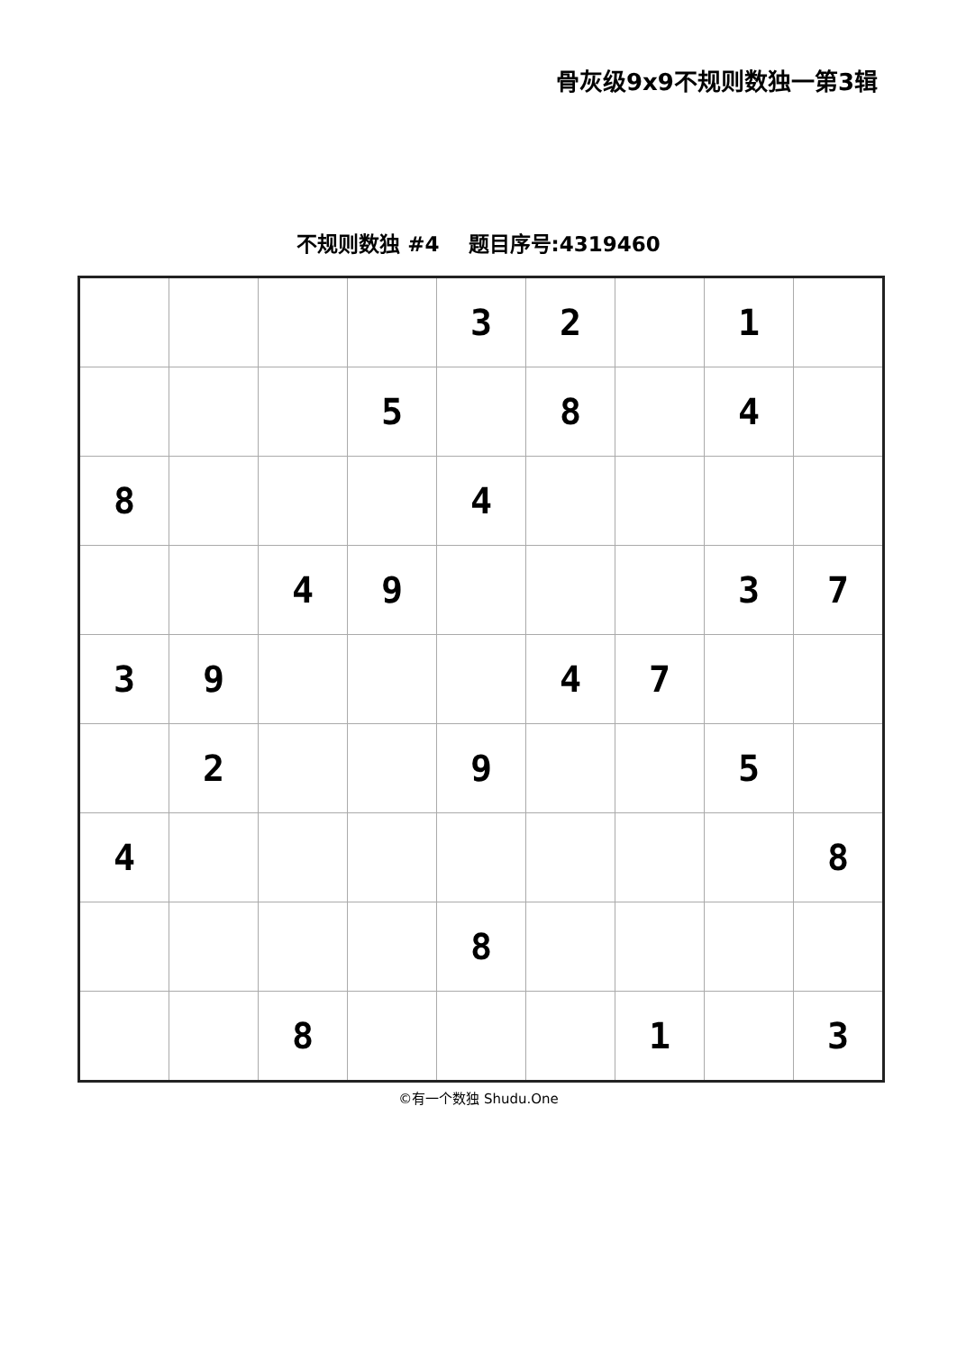骨灰级9x9不规则数独一第3辑
不规则数独 #4 题目序号:4319460
| | | | | 3 | 2 | | 1 | |
| | | | 5 | | 8 | | 4 | |
| 8 | | | | 4 | | | | |
| | | 4 | 9 | | | | 3 | 7 |
| 3 | 9 | | | | 4 | 7 | | |
| | 2 | | | 9 | | | 5 | |
| 4 | | | | | | | | 8 |
| | | | | 8 | | | | |
| | | 8 | | | | 1 | | 3 |
©有一个数独 Shudu.One